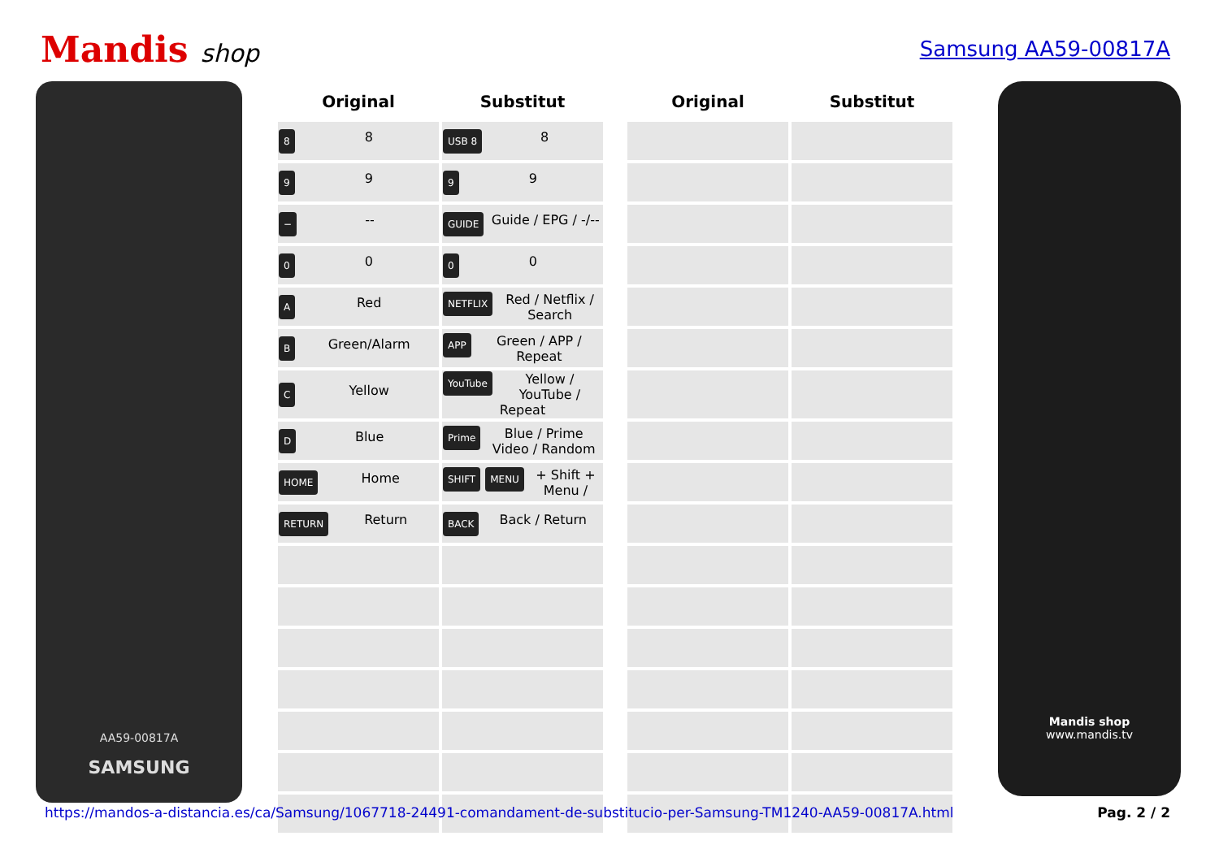Mandis shop
Samsung AA59-00817A
AA59-00817A
SAMSUNG
| Original | Substitut | | Original | Substitut |
| --- | --- | --- | --- | --- |
| 8 8 | USB 8 8 | | | |
| 9 9 | 9 9 | | | |
| − -- | GUIDE Guide / EPG / -/-- | | | |
| 0 0 | 0 0 | | | |
| A Red | NETFLIX Red / Netflix / Search | | | |
| B Green/Alarm | APP Green / APP / Repeat | | | |
| C Yellow | YouTube Yellow / YouTube / Repeat | | | |
| D Blue | Prime Blue / Prime Video / Random | | | |
| HOME Home | SHIFT + MENU Shift + Menu / | | | |
| RETURN Return | BACK Back / Return | | | |
Mandis shop
www.mandis.tv
https://mandos-a-distancia.es/ca/Samsung/1067718-24491-comandament-de-substitucio-per-Samsung-TM1240-AA59-00817A.html Pag. 2 / 2